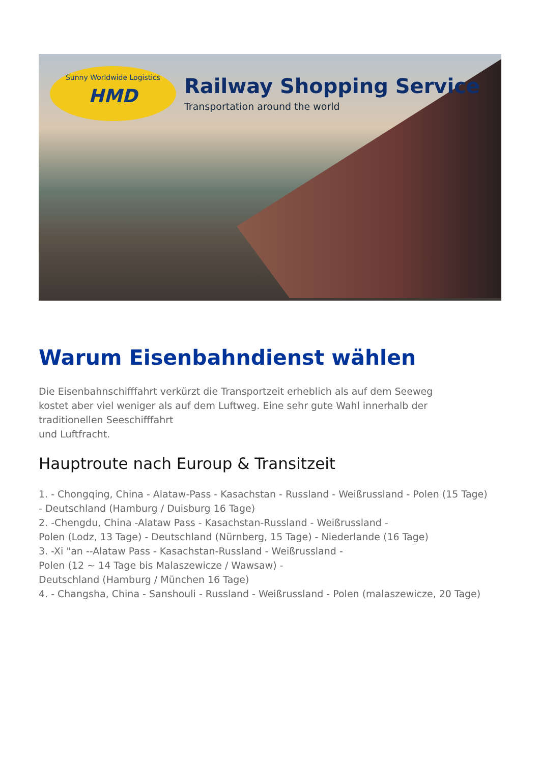Sunny Worldwide Logistics
HMD
Railway Shopping Service
Transportation around the world
Warum Eisenbahndienst wählen
Die Eisenbahnschifffahrt verkürzt die Transportzeit erheblich als auf dem Seeweg
kostet aber viel weniger als auf dem Luftweg. Eine sehr gute Wahl innerhalb der
traditionellen Seeschifffahrt
und Luftfracht.
Hauptroute nach Euroup & Transitzeit
1. - Chongqing, China - Alataw-Pass - Kasachstan - Russland - Weißrussland - Polen (15 Tage)
- Deutschland (Hamburg / Duisburg 16 Tage)
2. -Chengdu, China -Alataw Pass - Kasachstan-Russland - Weißrussland -
Polen (Lodz, 13 Tage) - Deutschland (Nürnberg, 15 Tage) - Niederlande (16 Tage)
3. -Xi "an --Alataw Pass - Kasachstan-Russland - Weißrussland -
Polen (12 ~ 14 Tage bis Malaszewicze / Wawsaw) -
Deutschland (Hamburg / München 16 Tage)
4. - Changsha, China - Sanshouli - Russland - Weißrussland - Polen (malaszewicze, 20 Tage)